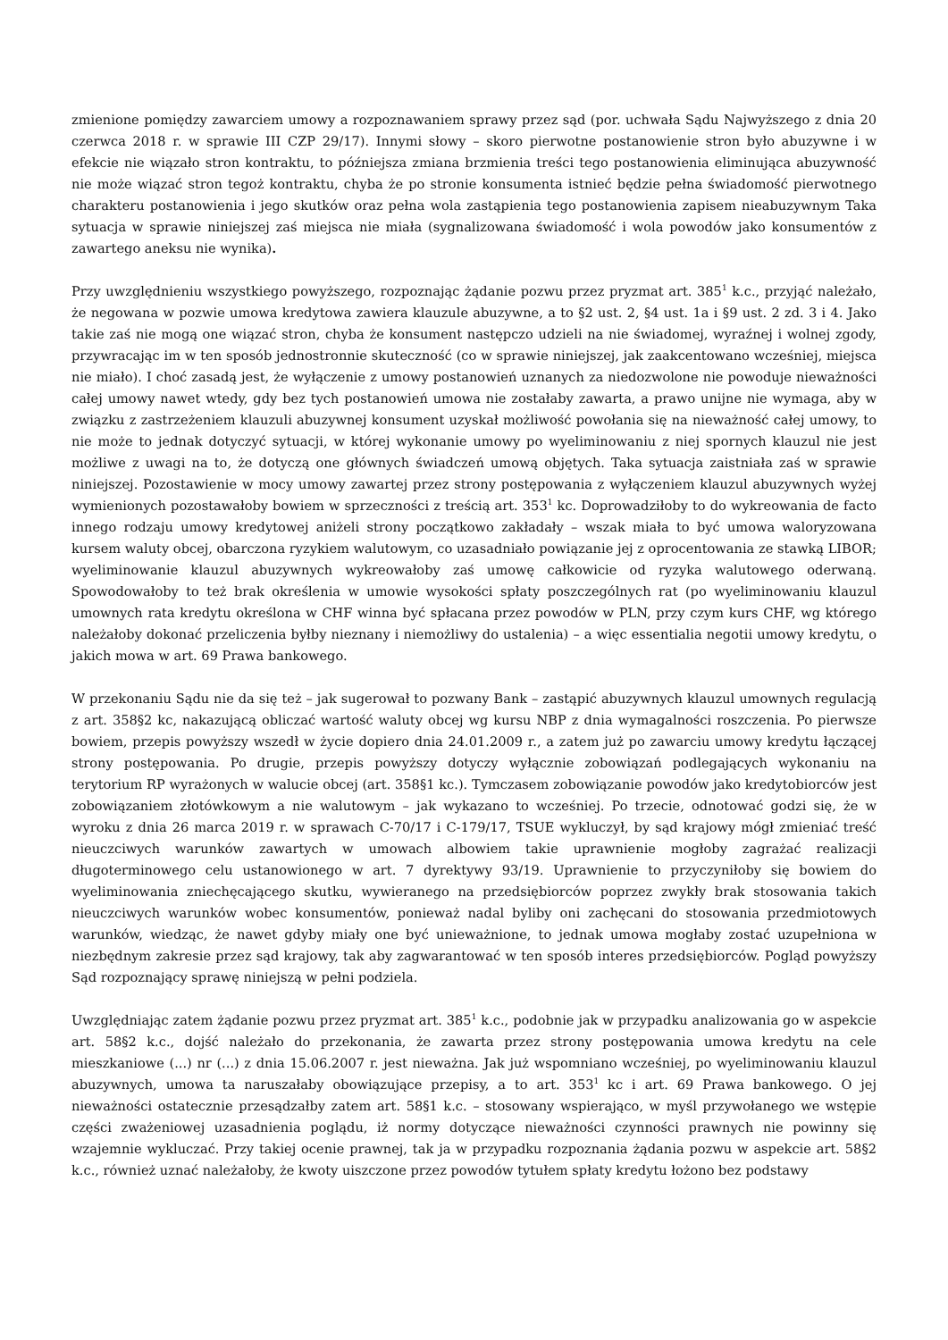zmienione pomiędzy zawarciem umowy a rozpoznawaniem sprawy przez sąd (por. uchwała Sądu Najwyższego z dnia 20 czerwca 2018 r. w sprawie III CZP 29/17). Innymi słowy – skoro pierwotne postanowienie stron było abuzywne i w efekcie nie wiązało stron kontraktu, to późniejsza zmiana brzmienia treści tego postanowienia eliminująca abuzywność nie może wiązać stron tegoż kontraktu, chyba że po stronie konsumenta istnieć będzie pełna świadomość pierwotnego charakteru postanowienia i jego skutków oraz pełna wola zastąpienia tego postanowienia zapisem nieabuzywnym Taka sytuacja w sprawie niniejszej zaś miejsca nie miała (sygnalizowana świadomość i wola powodów jako konsumentów z zawartego aneksu nie wynika).
Przy uwzględnieniu wszystkiego powyższego, rozpoznając żądanie pozwu przez pryzmat art. 385<sup>1</sup> k.c., przyjąć należało, że negowana w pozwie umowa kredytowa zawiera klauzule abuzywne, a to §2 ust. 2, §4 ust. 1a i §9 ust. 2 zd. 3 i 4. Jako takie zaś nie mogą one wiązać stron, chyba że konsument następczo udzieli na nie świadomej, wyraźnej i wolnej zgody, przywracając im w ten sposób jednostronnie skuteczność (co w sprawie niniejszej, jak zaakcentowano wcześniej, miejsca nie miało). I choć zasadą jest, że wyłączenie z umowy postanowień uznanych za niedozwolone nie powoduje nieważności całej umowy nawet wtedy, gdy bez tych postanowień umowa nie zostałaby zawarta, a prawo unijne nie wymaga, aby w związku z zastrzeżeniem klauzuli abuzywnej konsument uzyskał możliwość powołania się na nieważność całej umowy, to nie może to jednak dotyczyć sytuacji, w której wykonanie umowy po wyeliminowaniu z niej spornych klauzul nie jest możliwe z uwagi na to, że dotyczą one głównych świadczeń umową objętych. Taka sytuacja zaistniała zaś w sprawie niniejszej. Pozostawienie w mocy umowy zawartej przez strony postępowania z wyłączeniem klauzul abuzywnych wyżej wymienionych pozostawałoby bowiem w sprzeczności z treścią art. 353<sup>1</sup> kc. Doprowadziłoby to do wykreowania de facto innego rodzaju umowy kredytowej aniżeli strony początkowo zakładały – wszak miała to być umowa waloryzowana kursem waluty obcej, obarczona ryzykiem walutowym, co uzasadniało powiązanie jej z oprocentowania ze stawką LIBOR; wyeliminowanie klauzul abuzywnych wykreowałoby zaś umowę całkowicie od ryzyka walutowego oderwaną. Spowodowałoby to też brak określenia w umowie wysokości spłaty poszczególnych rat (po wyeliminowaniu klauzul umownych rata kredytu określona w CHF winna być spłacana przez powodów w PLN, przy czym kurs CHF, wg którego należałoby dokonać przeliczenia byłby nieznany i niemożliwy do ustalenia) – a więc essentialia negotii umowy kredytu, o jakich mowa w art. 69 Prawa bankowego.
W przekonaniu Sądu nie da się też – jak sugerował to pozwany Bank – zastąpić abuzywnych klauzul umownych regulacją z art. 358§2 kc, nakazującą obliczać wartość waluty obcej wg kursu NBP z dnia wymagalności roszczenia. Po pierwsze bowiem, przepis powyższy wszedł w życie dopiero dnia 24.01.2009 r., a zatem już po zawarciu umowy kredytu łączącej strony postępowania. Po drugie, przepis powyższy dotyczy wyłącznie zobowiązań podlegających wykonaniu na terytorium RP wyrażonych w walucie obcej (art. 358§1 kc.). Tymczasem zobowiązanie powodów jako kredytobiorców jest zobowiązaniem złotówkowym a nie walutowym – jak wykazano to wcześniej. Po trzecie, odnotować godzi się, że w wyroku z dnia 26 marca 2019 r. w sprawach C-70/17 i C-179/17, TSUE wykluczył, by sąd krajowy mógł zmieniać treść nieuczciwych warunków zawartych w umowach albowiem takie uprawnienie mogłoby zagrażać realizacji długoterminowego celu ustanowionego w art. 7 dyrektywy 93/19. Uprawnienie to przyczyniłoby się bowiem do wyeliminowania zniechęcającego skutku, wywieranego na przedsiębiorców poprzez zwykły brak stosowania takich nieuczciwych warunków wobec konsumentów, ponieważ nadal byliby oni zachęcani do stosowania przedmiotowych warunków, wiedząc, że nawet gdyby miały one być unieważnione, to jednak umowa mogłaby zostać uzupełniona w niezbędnym zakresie przez sąd krajowy, tak aby zagwarantować w ten sposób interes przedsiębiorców. Pogląd powyższy Sąd rozpoznający sprawę niniejszą w pełni podziela.
Uwzględniając zatem żądanie pozwu przez pryzmat art. 385<sup>1</sup> k.c., podobnie jak w przypadku analizowania go w aspekcie art. 58§2 k.c., dojść należało do przekonania, że zawarta przez strony postępowania umowa kredytu na cele mieszkaniowe (...) nr (...) z dnia 15.06.2007 r. jest nieważna. Jak już wspomniano wcześniej, po wyeliminowaniu klauzul abuzywnych, umowa ta naruszałaby obowiązujące przepisy, a to art. 353<sup>1</sup> kc i art. 69 Prawa bankowego. O jej nieważności ostatecznie przesądzałby zatem art. 58§1 k.c. – stosowany wspierająco, w myśl przywołanego we wstępie części zważeniowej uzasadnienia poglądu, iż normy dotyczące nieważności czynności prawnych nie powinny się wzajemnie wykluczać. Przy takiej ocenie prawnej, tak ja w przypadku rozpoznania żądania pozwu w aspekcie art. 58§2 k.c., również uznać należałoby, że kwoty uiszczone przez powodów tytułem spłaty kredytu łożono bez podstawy